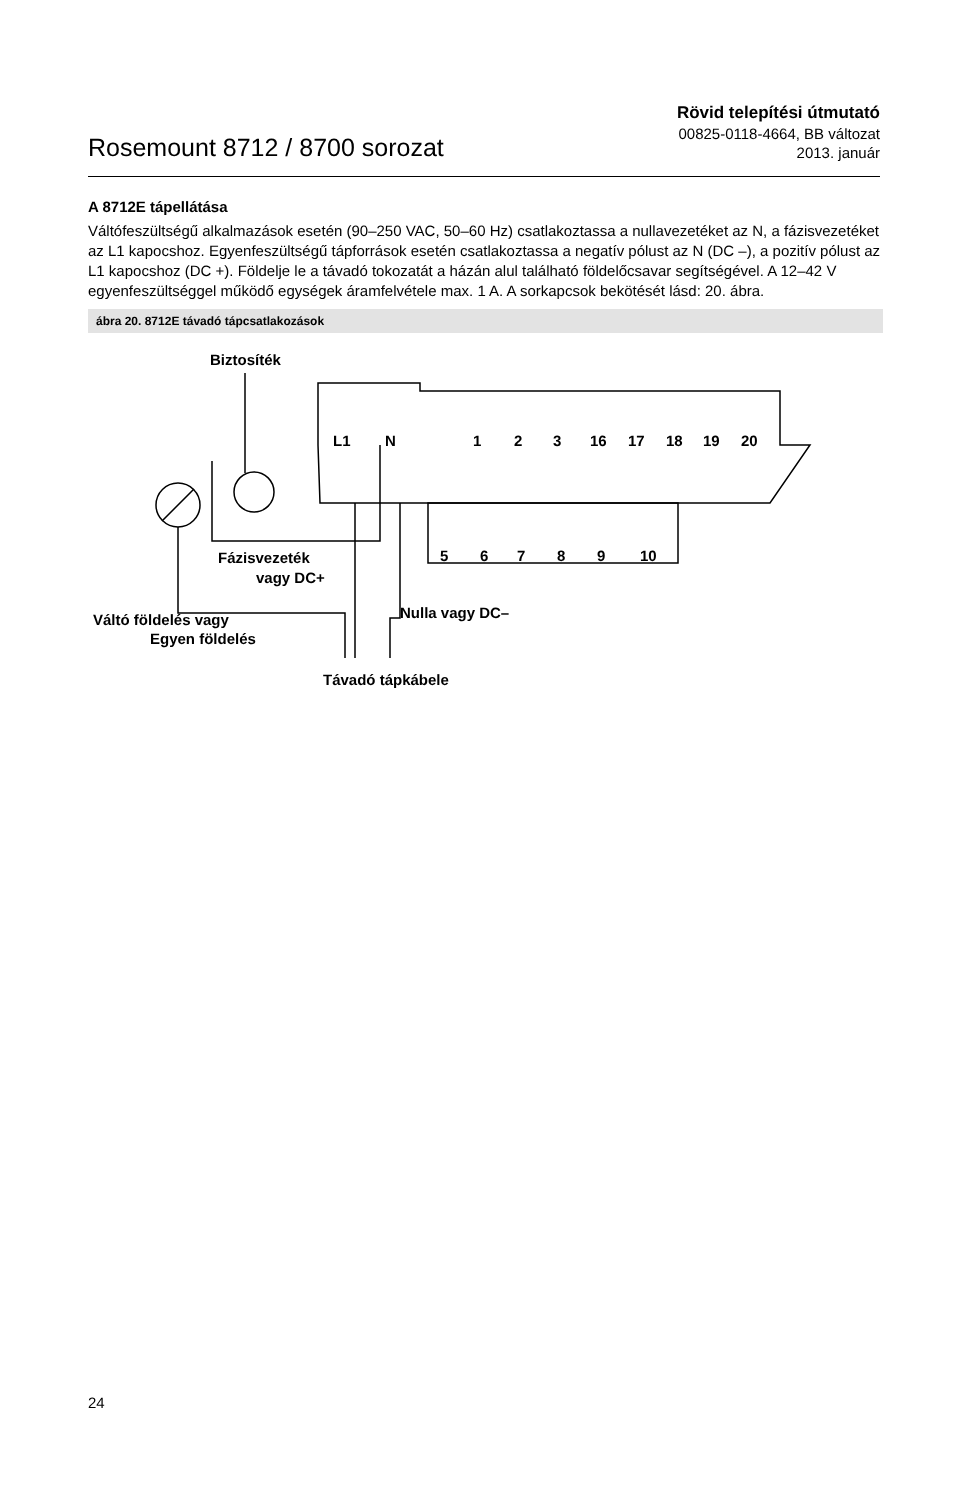Rosemount 8712 / 8700 sorozat
Rövid telepítési útmutató
00825-0118-4664, BB változat
2013. január
A 8712E tápellátása
Váltófeszültségű alkalmazások esetén (90–250 VAC, 50–60 Hz) csatlakoztassa a nullavezetéket az N, a fázisvezetéket az L1 kapocshoz. Egyenfeszültségű tápforrások esetén csatlakoztassa a negatív pólust az N (DC –), a pozitív pólust az L1 kapocshoz (DC +). Földelje le a távadó tokozatát a házán alul található földelőcsavar segítségével. A 12–42 V egyenfeszültséggel működő egységek áramfelvétele max. 1 A. A sorkapcsok bekötését lásd: 20. ábra.
ábra 20. 8712E távadó tápcsatlakozások
L1
N
1
2
3
16
17
18
19
20
5
6
7
8
9
10
Biztosíték
Fázisvezeték
vagy DC+
Váltó földelés vagy
Egyen földelés
Nulla vagy DC–
Távadó tápkábele
24